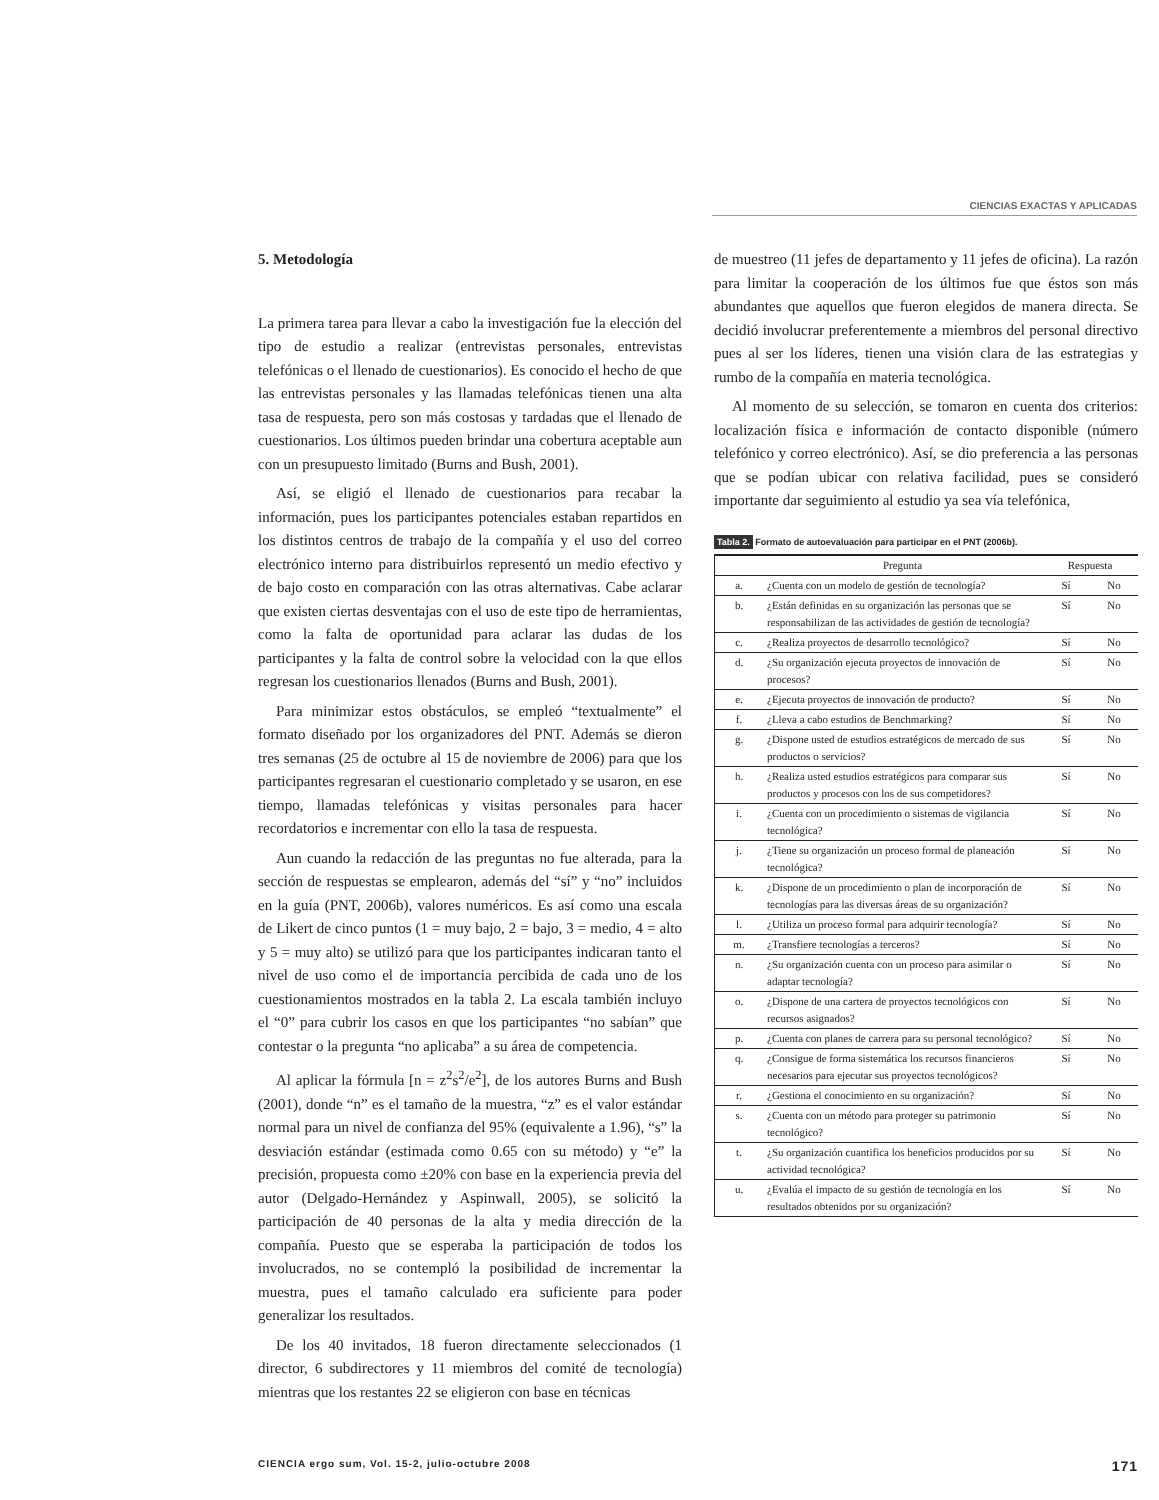CIENCIAS EXACTAS Y APLICADAS
5. Metodología
La primera tarea para llevar a cabo la investigación fue la elección del tipo de estudio a realizar (entrevistas personales, entrevistas telefónicas o el llenado de cuestionarios). Es conocido el hecho de que las entrevistas personales y las llamadas telefónicas tienen una alta tasa de respuesta, pero son más costosas y tardadas que el llenado de cuestionarios. Los últimos pueden brindar una cobertura aceptable aun con un presupuesto limitado (Burns and Bush, 2001).
Así, se eligió el llenado de cuestionarios para recabar la información, pues los participantes potenciales estaban repartidos en los distintos centros de trabajo de la compañía y el uso del correo electrónico interno para distribuirlos representó un medio efectivo y de bajo costo en comparación con las otras alternativas. Cabe aclarar que existen ciertas desventajas con el uso de este tipo de herramientas, como la falta de oportunidad para aclarar las dudas de los participantes y la falta de control sobre la velocidad con la que ellos regresan los cuestionarios llenados (Burns and Bush, 2001).
Para minimizar estos obstáculos, se empleó “textualmente” el formato diseñado por los organizadores del PNT. Además se dieron tres semanas (25 de octubre al 15 de noviembre de 2006) para que los participantes regresaran el cuestionario completado y se usaron, en ese tiempo, llamadas telefónicas y visitas personales para hacer recordatorios e incrementar con ello la tasa de respuesta.
Aun cuando la redacción de las preguntas no fue alterada, para la sección de respuestas se emplearon, además del “sí” y “no” incluidos en la guía (PNT, 2006b), valores numéricos. Es así como una escala de Likert de cinco puntos (1 = muy bajo, 2 = bajo, 3 = medio, 4 = alto y 5 = muy alto) se utilizó para que los participantes indicaran tanto el nivel de uso como el de importancia percibida de cada uno de los cuestionamientos mostrados en la tabla 2. La escala también incluyo el “0” para cubrir los casos en que los participantes “no sabían” que contestar o la pregunta “no aplicaba” a su área de competencia.
Al aplicar la fórmula [n = z<sup>2</sup>s<sup>2</sup>/e<sup>2</sup>], de los autores Burns and Bush (2001), donde “n” es el tamaño de la muestra, “z” es el valor estándar normal para un nivel de confianza del 95% (equivalente a 1.96), “s” la desviación estándar (estimada como 0.65 con su método) y “e” la precisión, propuesta como ±20% con base en la experiencia previa del autor (Delgado-Hernández y Aspinwall, 2005), se solicitó la participación de 40 personas de la alta y media dirección de la compañía. Puesto que se esperaba la participación de todos los involucrados, no se contempló la posibilidad de incrementar la muestra, pues el tamaño calculado era suficiente para poder generalizar los resultados.
De los 40 invitados, 18 fueron directamente seleccionados (1 director, 6 subdirectores y 11 miembros del comité de tecnología) mientras que los restantes 22 se eligieron con base en técnicas
de muestreo (11 jefes de departamento y 11 jefes de oficina). La razón para limitar la cooperación de los últimos fue que éstos son más abundantes que aquellos que fueron elegidos de manera directa. Se decidió involucrar preferentemente a miembros del personal directivo pues al ser los líderes, tienen una visión clara de las estrategias y rumbo de la compañía en materia tecnológica.
Al momento de su selección, se tomaron en cuenta dos criterios: localización física e información de contacto disponible (número telefónico y correo electrónico). Así, se dio preferencia a las personas que se podían ubicar con relativa facilidad, pues se consideró importante dar seguimiento al estudio ya sea vía telefónica,
Tabla 2. Formato de autoevaluación para participar en el PNT (2006b).
| | Pregunta | Respuesta | |
| --- | --- | --- | --- |
| a. | ¿Cuenta con un modelo de gestión de tecnología? | Sí | No |
| b. | ¿Están definidas en su organización las personas que se responsabilizan de las actividades de gestión de tecnología? | Sí | No |
| c. | ¿Realiza proyectos de desarrollo tecnológico? | Sí | No |
| d. | ¿Su organización ejecuta proyectos de innovación de procesos? | Sí | No |
| e. | ¿Ejecuta proyectos de innovación de producto? | Sí | No |
| f. | ¿Lleva a cabo estudios de Benchmarking? | Sí | No |
| g. | ¿Dispone usted de estudios estratégicos de mercado de sus productos o servicios? | Sí | No |
| h. | ¿Realiza usted estudios estratégicos para comparar sus productos y procesos con los de sus competidores? | Sí | No |
| i. | ¿Cuenta con un procedimiento o sistemas de vigilancia tecnológica? | Sí | No |
| j. | ¿Tiene su organización un proceso formal de planeación tecnológica? | Sí | No |
| k. | ¿Dispone de un procedimiento o plan de incorporación de tecnologías para las diversas áreas de su organización? | Sí | No |
| l. | ¿Utiliza un proceso formal para adquirir tecnología? | Sí | No |
| m. | ¿Transfiere tecnologías a terceros? | Sí | No |
| n. | ¿Su organización cuenta con un proceso para asimilar o adaptar tecnología? | Sí | No |
| o. | ¿Dispone de una cartera de proyectos tecnológicos con recursos asignados? | Sí | No |
| p. | ¿Cuenta con planes de carrera para su personal tecnológico? | Sí | No |
| q. | ¿Consigue de forma sistemática los recursos financieros necesarios para ejecutar sus proyectos tecnológicos? | Sí | No |
| r. | ¿Gestiona el conocimiento en su organización? | Sí | No |
| s. | ¿Cuenta con un método para proteger su patrimonio tecnológico? | Sí | No |
| t. | ¿Su organización cuantifica los beneficios producidos por su actividad tecnológica? | Sí | No |
| u. | ¿Evalúa el impacto de su gestión de tecnología en los resultados obtenidos por su organización? | Sí | No |
CIENCIA ergo sum, Vol. 15-2, julio-octubre 2008 171